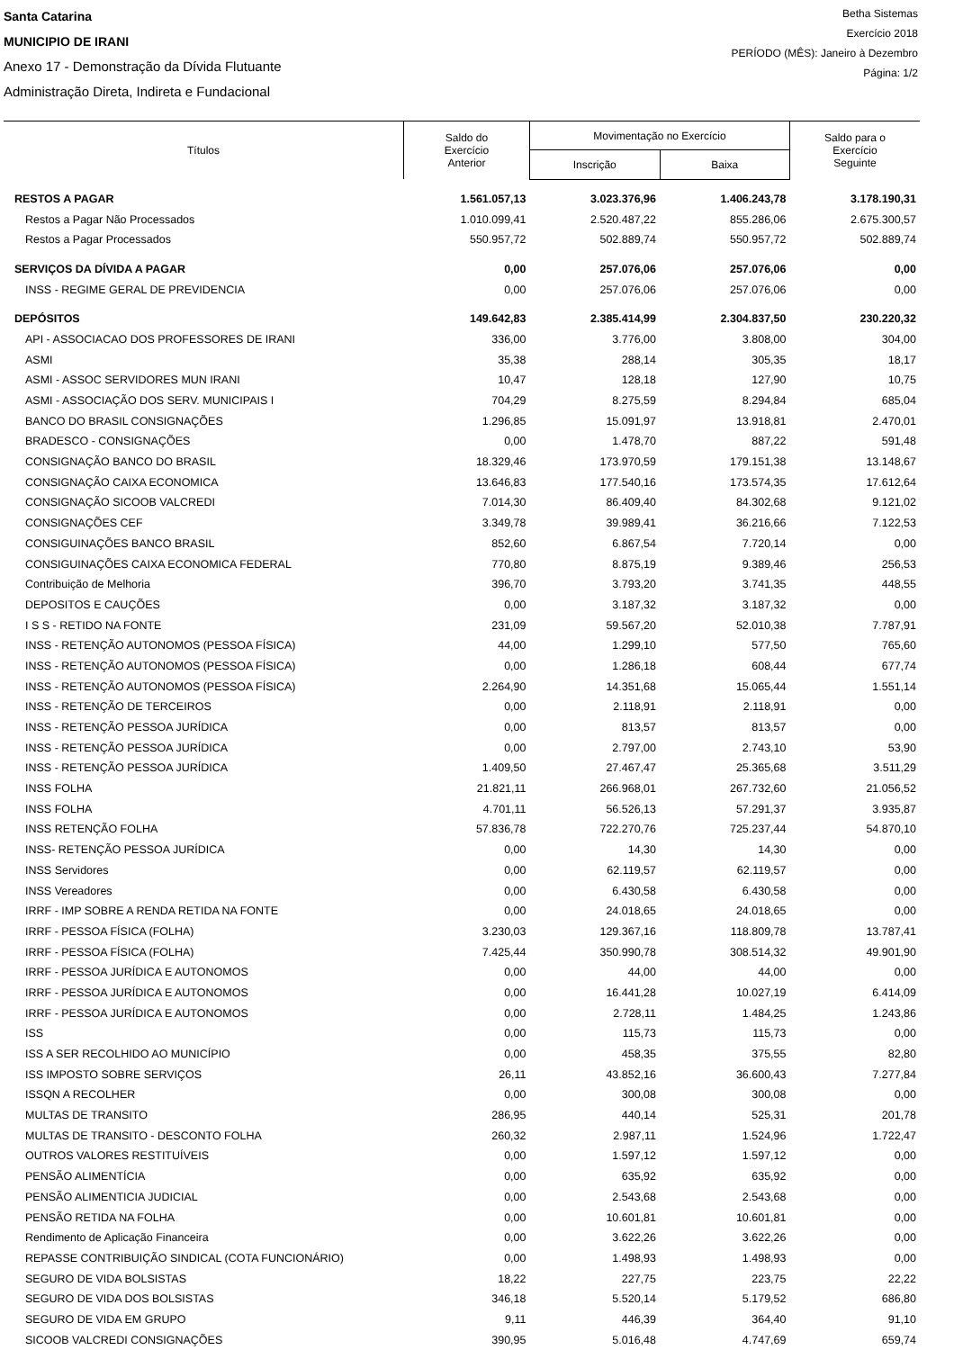Santa Catarina
MUNICIPIO DE IRANI
Anexo 17 - Demonstração da Dívida Flutuante
Administração Direta, Indireta e Fundacional
Betha Sistemas
Exercício 2018
PERÍODO (MÊS): Janeiro à Dezembro
Página: 1/2
| Títulos | Saldo do Exercício Anterior | Movimentação no Exercício | | Saldo para o Exercício Seguinte |
| --- | --- | --- | --- | --- |
| | | Inscrição | Baixa | |
| RESTOS A PAGAR | 1.561.057,13 | 3.023.376,96 | 1.406.243,78 | 3.178.190,31 |
| Restos a Pagar Não Processados | 1.010.099,41 | 2.520.487,22 | 855.286,06 | 2.675.300,57 |
| Restos a Pagar Processados | 550.957,72 | 502.889,74 | 550.957,72 | 502.889,74 |
| SERVIÇOS DA DÍVIDA A PAGAR | 0,00 | 257.076,06 | 257.076,06 | 0,00 |
| INSS - REGIME GERAL DE PREVIDENCIA | 0,00 | 257.076,06 | 257.076,06 | 0,00 |
| DEPÓSITOS | 149.642,83 | 2.385.414,99 | 2.304.837,50 | 230.220,32 |
| API - ASSOCIACAO DOS PROFESSORES DE IRANI | 336,00 | 3.776,00 | 3.808,00 | 304,00 |
| ASMI | 35,38 | 288,14 | 305,35 | 18,17 |
| ASMI - ASSOC SERVIDORES MUN IRANI | 10,47 | 128,18 | 127,90 | 10,75 |
| ASMI - ASSOCIAÇÃO DOS SERV. MUNICIPAIS I | 704,29 | 8.275,59 | 8.294,84 | 685,04 |
| BANCO DO BRASIL CONSIGNAÇÕES | 1.296,85 | 15.091,97 | 13.918,81 | 2.470,01 |
| BRADESCO - CONSIGNAÇÕES | 0,00 | 1.478,70 | 887,22 | 591,48 |
| CONSIGNAÇÃO BANCO DO BRASIL | 18.329,46 | 173.970,59 | 179.151,38 | 13.148,67 |
| CONSIGNAÇÃO CAIXA ECONOMICA | 13.646,83 | 177.540,16 | 173.574,35 | 17.612,64 |
| CONSIGNAÇÃO SICOOB VALCREDI | 7.014,30 | 86.409,40 | 84.302,68 | 9.121,02 |
| CONSIGNAÇÕES CEF | 3.349,78 | 39.989,41 | 36.216,66 | 7.122,53 |
| CONSIGUINAÇÕES BANCO BRASIL | 852,60 | 6.867,54 | 7.720,14 | 0,00 |
| CONSIGUINAÇÕES CAIXA ECONOMICA FEDERAL | 770,80 | 8.875,19 | 9.389,46 | 256,53 |
| Contribuição de Melhoria | 396,70 | 3.793,20 | 3.741,35 | 448,55 |
| DEPOSITOS E CAUÇÕES | 0,00 | 3.187,32 | 3.187,32 | 0,00 |
| I S S - RETIDO NA FONTE | 231,09 | 59.567,20 | 52.010,38 | 7.787,91 |
| INSS - RETENÇÃO AUTONOMOS (PESSOA FÍSICA) | 44,00 | 1.299,10 | 577,50 | 765,60 |
| INSS - RETENÇÃO AUTONOMOS (PESSOA FÍSICA) | 0,00 | 1.286,18 | 608,44 | 677,74 |
| INSS - RETENÇÃO AUTONOMOS (PESSOA FÍSICA) | 2.264,90 | 14.351,68 | 15.065,44 | 1.551,14 |
| INSS - RETENÇÃO DE TERCEIROS | 0,00 | 2.118,91 | 2.118,91 | 0,00 |
| INSS - RETENÇÃO PESSOA JURÍDICA | 0,00 | 813,57 | 813,57 | 0,00 |
| INSS - RETENÇÃO PESSOA JURÍDICA | 0,00 | 2.797,00 | 2.743,10 | 53,90 |
| INSS - RETENÇÃO PESSOA JURÍDICA | 1.409,50 | 27.467,47 | 25.365,68 | 3.511,29 |
| INSS FOLHA | 21.821,11 | 266.968,01 | 267.732,60 | 21.056,52 |
| INSS FOLHA | 4.701,11 | 56.526,13 | 57.291,37 | 3.935,87 |
| INSS RETENÇÃO FOLHA | 57.836,78 | 722.270,76 | 725.237,44 | 54.870,10 |
| INSS- RETENÇÃO PESSOA JURÍDICA | 0,00 | 14,30 | 14,30 | 0,00 |
| INSS Servidores | 0,00 | 62.119,57 | 62.119,57 | 0,00 |
| INSS Vereadores | 0,00 | 6.430,58 | 6.430,58 | 0,00 |
| IRRF - IMP SOBRE A RENDA RETIDA NA FONTE | 0,00 | 24.018,65 | 24.018,65 | 0,00 |
| IRRF - PESSOA FÍSICA (FOLHA) | 3.230,03 | 129.367,16 | 118.809,78 | 13.787,41 |
| IRRF - PESSOA FÍSICA (FOLHA) | 7.425,44 | 350.990,78 | 308.514,32 | 49.901,90 |
| IRRF - PESSOA JURÍDICA E AUTONOMOS | 0,00 | 44,00 | 44,00 | 0,00 |
| IRRF - PESSOA JURÍDICA E AUTONOMOS | 0,00 | 16.441,28 | 10.027,19 | 6.414,09 |
| IRRF - PESSOA JURÍDICA E AUTONOMOS | 0,00 | 2.728,11 | 1.484,25 | 1.243,86 |
| ISS | 0,00 | 115,73 | 115,73 | 0,00 |
| ISS A SER RECOLHIDO AO MUNICÍPIO | 0,00 | 458,35 | 375,55 | 82,80 |
| ISS IMPOSTO SOBRE SERVIÇOS | 26,11 | 43.852,16 | 36.600,43 | 7.277,84 |
| ISSQN A RECOLHER | 0,00 | 300,08 | 300,08 | 0,00 |
| MULTAS DE TRANSITO | 286,95 | 440,14 | 525,31 | 201,78 |
| MULTAS DE TRANSITO - DESCONTO FOLHA | 260,32 | 2.987,11 | 1.524,96 | 1.722,47 |
| OUTROS VALORES RESTITUÍVEIS | 0,00 | 1.597,12 | 1.597,12 | 0,00 |
| PENSÃO ALIMENTÍCIA | 0,00 | 635,92 | 635,92 | 0,00 |
| PENSÃO ALIMENTICIA JUDICIAL | 0,00 | 2.543,68 | 2.543,68 | 0,00 |
| PENSÃO RETIDA NA FOLHA | 0,00 | 10.601,81 | 10.601,81 | 0,00 |
| Rendimento de Aplicação Financeira | 0,00 | 3.622,26 | 3.622,26 | 0,00 |
| REPASSE CONTRIBUIÇÃO SINDICAL (COTA FUNCIONÁRIO) | 0,00 | 1.498,93 | 1.498,93 | 0,00 |
| SEGURO DE VIDA BOLSISTAS | 18,22 | 227,75 | 223,75 | 22,22 |
| SEGURO DE VIDA DOS BOLSISTAS | 346,18 | 5.520,14 | 5.179,52 | 686,80 |
| SEGURO DE VIDA EM GRUPO | 9,11 | 446,39 | 364,40 | 91,10 |
| SICOOB VALCREDI CONSIGNAÇÕES | 390,95 | 5.016,48 | 4.747,69 | 659,74 |